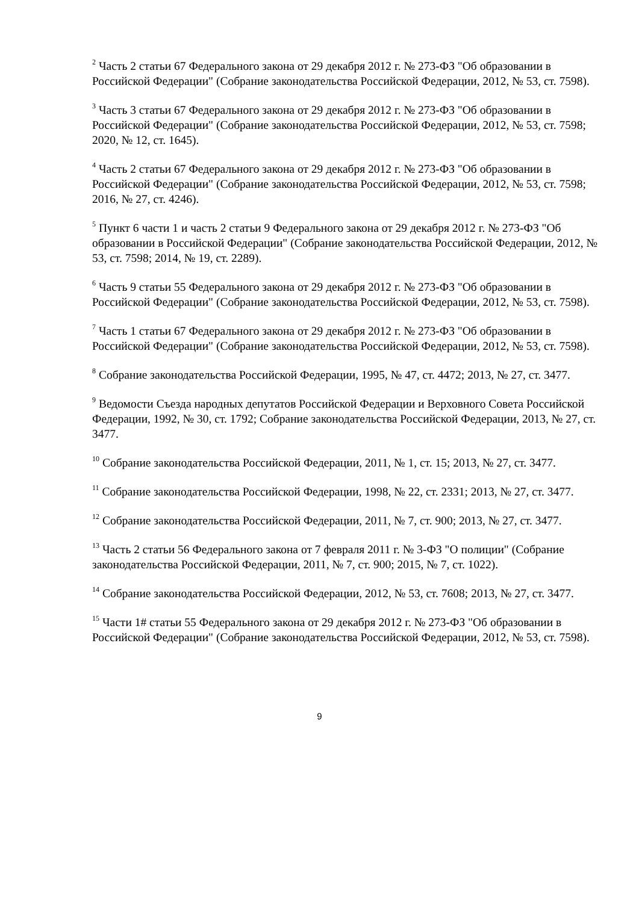<sup>2</sup> Часть 2 статьи 67 Федерального закона от 29 декабря 2012 г. № 273-ФЗ "Об образовании в Российской Федерации" (Собрание законодательства Российской Федерации, 2012, № 53, ст. 7598).
<sup>3</sup> Часть 3 статьи 67 Федерального закона от 29 декабря 2012 г. № 273-ФЗ "Об образовании в Российской Федерации" (Собрание законодательства Российской Федерации, 2012, № 53, ст. 7598; 2020, № 12, ст. 1645).
<sup>4</sup> Часть 2 статьи 67 Федерального закона от 29 декабря 2012 г. № 273-ФЗ "Об образовании в Российской Федерации" (Собрание законодательства Российской Федерации, 2012, № 53, ст. 7598; 2016, № 27, ст. 4246).
<sup>5</sup> Пункт 6 части 1 и часть 2 статьи 9 Федерального закона от 29 декабря 2012 г. № 273-ФЗ "Об образовании в Российской Федерации" (Собрание законодательства Российской Федерации, 2012, № 53, ст. 7598; 2014, № 19, ст. 2289).
<sup>6</sup> Часть 9 статьи 55 Федерального закона от 29 декабря 2012 г. № 273-ФЗ "Об образовании в Российской Федерации" (Собрание законодательства Российской Федерации, 2012, № 53, ст. 7598).
<sup>7</sup> Часть 1 статьи 67 Федерального закона от 29 декабря 2012 г. № 273-ФЗ "Об образовании в Российской Федерации" (Собрание законодательства Российской Федерации, 2012, № 53, ст. 7598).
<sup>8</sup> Собрание законодательства Российской Федерации, 1995, № 47, ст. 4472; 2013, № 27, ст. 3477.
<sup>9</sup> Ведомости Съезда народных депутатов Российской Федерации и Верховного Совета Российской Федерации, 1992, № 30, ст. 1792; Собрание законодательства Российской Федерации, 2013, № 27, ст. 3477.
<sup>10</sup> Собрание законодательства Российской Федерации, 2011, № 1, ст. 15; 2013, № 27, ст. 3477.
<sup>11</sup> Собрание законодательства Российской Федерации, 1998, № 22, ст. 2331; 2013, № 27, ст. 3477.
<sup>12</sup> Собрание законодательства Российской Федерации, 2011, № 7, ст. 900; 2013, № 27, ст. 3477.
<sup>13</sup> Часть 2 статьи 56 Федерального закона от 7 февраля 2011 г. № 3-ФЗ "О полиции" (Собрание законодательства Российской Федерации, 2011, № 7, ст. 900; 2015, № 7, ст. 1022).
<sup>14</sup> Собрание законодательства Российской Федерации, 2012, № 53, ст. 7608; 2013, № 27, ст. 3477.
<sup>15</sup> Части 1# статьи 55 Федерального закона от 29 декабря 2012 г. № 273-ФЗ "Об образовании в Российской Федерации" (Собрание законодательства Российской Федерации, 2012, № 53, ст. 7598).
9